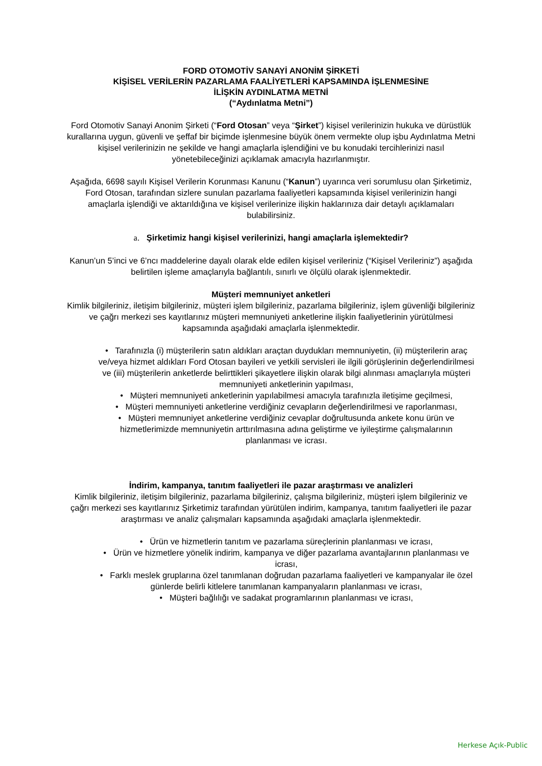FORD OTOMOTİV SANAYİ ANONİM ŞİRKETİ
KİŞİSEL VERİLERİN PAZARLAMA FAALİYETLERİ KAPSAMINDA İŞLENMESİNE
İLİŞKİN AYDINLATMA METNİ
(“Aydınlatma Metni”)
Ford Otomotiv Sanayi Anonim Şirketi (“Ford Otosan” veya “Şirket”) kişisel verilerinizin hukuka ve dürüstlük kurallarına uygun, güvenli ve şeffaf bir biçimde işlenmesine büyük önem vermekte olup işbu Aydınlatma Metni kişisel verilerinizin ne şekilde ve hangi amaçlarla işlendiğini ve bu konudaki tercihlerinizi nasıl yönetebileceğinizi açıklamak amacıyla hazırlanmıştır.
Aşağıda, 6698 sayılı Kişisel Verilerin Korunması Kanunu (“Kanun”) uyarınca veri sorumlusu olan Şirketimiz, Ford Otosan, tarafından sizlere sunulan pazarlama faaliyetleri kapsamında kişisel verilerinizin hangi amaçlarla işlendiği ve aktarıldığına ve kişisel verilerinize ilişkin haklarınıza dair detaylı açıklamaları bulabilirsiniz.
a. Şirketimiz hangi kişisel verilerinizi, hangi amaçlarla işlemektedir?
Kanun’un 5’inci ve 6’ncı maddelerine dayalı olarak elde edilen kişisel verileriniz (“Kişisel Verileriniz”) aşağıda belirtilen işleme amaçlarıyla bağlantılı, sınırlı ve ölçülü olarak işlenmektedir.
Müşteri memnuniyet anketleri
Kimlik bilgileriniz, iletişim bilgileriniz, müşteri işlem bilgileriniz, pazarlama bilgileriniz, işlem güvenliği bilgileriniz ve çağrı merkezi ses kayıtlarınız müşteri memnuniyeti anketlerine ilişkin faaliyetlerinin yürütülmesi kapsamında aşağıdaki amaçlarla işlenmektedir.
• Tarafınızla (i) müşterilerin satın aldıkları araçtan duydukları memnuniyetin, (ii) müşterilerin araç ve/veya hizmet aldıkları Ford Otosan bayileri ve yetkili servisleri ile ilgili görüşlerinin değerlendirilmesi ve (iii) müşterilerin anketlerde belirttikleri şikayetlere ilişkin olarak bilgi alınması amaçlarıyla müşteri memnuniyeti anketlerinin yapılması,
• Müşteri memnuniyeti anketlerinin yapılabilmesi amacıyla tarafınızla iletişime geçilmesi,
• Müşteri memnuniyeti anketlerine verdiğiniz cevapların değerlendirilmesi ve raporlanması,
• Müşteri memnuniyet anketlerine verdiğiniz cevaplar doğrultusunda ankete konu ürün ve hizmetlerimizde memnuniyetin arttırılmasına adına geliştirme ve iyileştirme çalışmalarının planlanması ve icrası.
İndirim, kampanya, tanıtım faaliyetleri ile pazar araştırması ve analizleri
Kimlik bilgileriniz, iletişim bilgileriniz, pazarlama bilgileriniz, çalışma bilgileriniz, müşteri işlem bilgileriniz ve çağrı merkezi ses kayıtlarınız Şirketimiz tarafından yürütülen indirim, kampanya, tanıtım faaliyetleri ile pazar araştırması ve analiz çalışmaları kapsamında aşağıdaki amaçlarla işlenmektedir.
• Ürün ve hizmetlerin tanıtım ve pazarlama süreçlerinin planlanması ve icrası,
• Ürün ve hizmetlere yönelik indirim, kampanya ve diğer pazarlama avantajlarının planlanması ve icrası,
• Farklı meslek gruplarına özel tanımlanan doğrudan pazarlama faaliyetleri ve kampanyalar ile özel günlerde belirli kitlelere tanımlanan kampanyaların planlanması ve icrası,
• Müşteri bağlılığı ve sadakat programlarının planlanması ve icrası,
Herkese Açık-Public